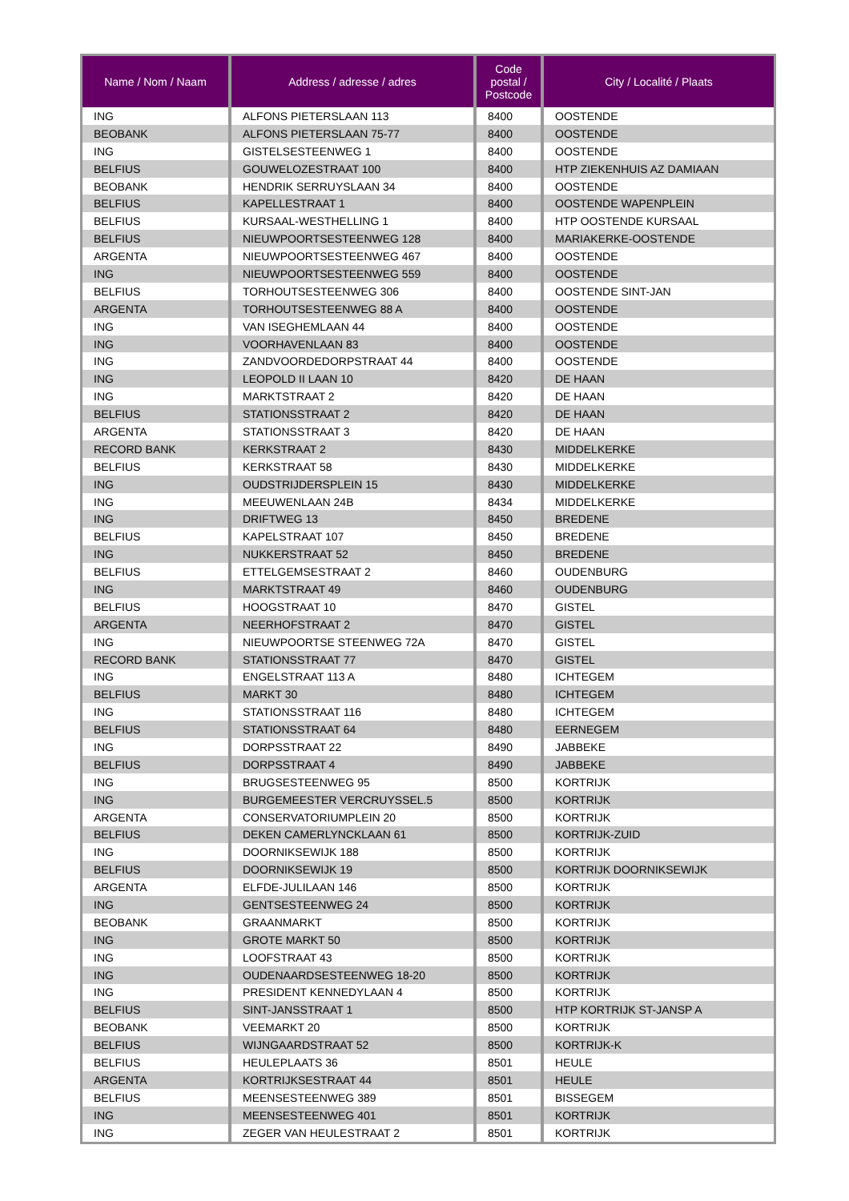| Name / Nom / Naam | Address / adresse / adres | Code postal / Postcode | City / Localité / Plaats |
| --- | --- | --- | --- |
| ING | ALFONS PIETERSLAAN 113 | 8400 | OOSTENDE |
| BEOBANK | ALFONS PIETERSLAAN 75-77 | 8400 | OOSTENDE |
| ING | GISTELSESTEENWEG 1 | 8400 | OOSTENDE |
| BELFIUS | GOUWELOZESTRAAT 100 | 8400 | HTP ZIEKENHUIS AZ DAMIAAN |
| BEOBANK | HENDRIK SERRUYSLAAN 34 | 8400 | OOSTENDE |
| BELFIUS | KAPELLESTRAAT 1 | 8400 | OOSTENDE WAPENPLEIN |
| BELFIUS | KURSAAL-WESTHELLING 1 | 8400 | HTP OOSTENDE KURSAAL |
| BELFIUS | NIEUWPOORTSESTEENWEG 128 | 8400 | MARIAKERKE-OOSTENDE |
| ARGENTA | NIEUWPOORTSESTEENWEG 467 | 8400 | OOSTENDE |
| ING | NIEUWPOORTSESTEENWEG 559 | 8400 | OOSTENDE |
| BELFIUS | TORHOUTSESTEENWEG 306 | 8400 | OOSTENDE SINT-JAN |
| ARGENTA | TORHOUTSESTEENWEG 88 A | 8400 | OOSTENDE |
| ING | VAN ISEGHEMLAAN 44 | 8400 | OOSTENDE |
| ING | VOORHAVENLAAN 83 | 8400 | OOSTENDE |
| ING | ZANDVOORDEDORPSTRAAT 44 | 8400 | OOSTENDE |
| ING | LEOPOLD II LAAN 10 | 8420 | DE HAAN |
| ING | MARKTSTRAAT 2 | 8420 | DE HAAN |
| BELFIUS | STATIONSSTRAAT 2 | 8420 | DE HAAN |
| ARGENTA | STATIONSSTRAAT 3 | 8420 | DE HAAN |
| RECORD BANK | KERKSTRAAT 2 | 8430 | MIDDELKERKE |
| BELFIUS | KERKSTRAAT 58 | 8430 | MIDDELKERKE |
| ING | OUDSTRIJDERSPLEIN 15 | 8430 | MIDDELKERKE |
| ING | MEEUWENLAAN 24B | 8434 | MIDDELKERKE |
| ING | DRIFTWEG 13 | 8450 | BREDENE |
| BELFIUS | KAPELSTRAAT 107 | 8450 | BREDENE |
| ING | NUKKERSTRAAT 52 | 8450 | BREDENE |
| BELFIUS | ETTELGEMSESTRAAT 2 | 8460 | OUDENBURG |
| ING | MARKTSTRAAT 49 | 8460 | OUDENBURG |
| BELFIUS | HOOGSTRAAT 10 | 8470 | GISTEL |
| ARGENTA | NEERHOFSTRAAT 2 | 8470 | GISTEL |
| ING | NIEUWPOORTSE STEENWEG 72A | 8470 | GISTEL |
| RECORD BANK | STATIONSSTRAAT 77 | 8470 | GISTEL |
| ING | ENGELSTRAAT 113 A | 8480 | ICHTEGEM |
| BELFIUS | MARKT 30 | 8480 | ICHTEGEM |
| ING | STATIONSSTRAAT 116 | 8480 | ICHTEGEM |
| BELFIUS | STATIONSSTRAAT 64 | 8480 | EERNEGEM |
| ING | DORPSSTRAAT 22 | 8490 | JABBEKE |
| BELFIUS | DORPSSTRAAT 4 | 8490 | JABBEKE |
| ING | BRUGSESTEENWEG 95 | 8500 | KORTRIJK |
| ING | BURGEMEESTER VERCRUYSSEL.5 | 8500 | KORTRIJK |
| ARGENTA | CONSERVATORIUMPLEIN 20 | 8500 | KORTRIJK |
| BELFIUS | DEKEN CAMERLYNCKLAAN 61 | 8500 | KORTRIJK-ZUID |
| ING | DOORNIKSEWIJK 188 | 8500 | KORTRIJK |
| BELFIUS | DOORNIKSEWIJK 19 | 8500 | KORTRIJK DOORNIKSEWIJK |
| ARGENTA | ELFDE-JULILAAN 146 | 8500 | KORTRIJK |
| ING | GENTSESTEENWEG 24 | 8500 | KORTRIJK |
| BEOBANK | GRAANMARKT | 8500 | KORTRIJK |
| ING | GROTE MARKT 50 | 8500 | KORTRIJK |
| ING | LOOFSTRAAT 43 | 8500 | KORTRIJK |
| ING | OUDENAARDSESTEENWEG 18-20 | 8500 | KORTRIJK |
| ING | PRESIDENT KENNEDYLAAN 4 | 8500 | KORTRIJK |
| BELFIUS | SINT-JANSSTRAAT 1 | 8500 | HTP KORTRIJK ST-JANSP A |
| BEOBANK | VEEMARKT 20 | 8500 | KORTRIJK |
| BELFIUS | WIJNGAARDSTRAAT 52 | 8500 | KORTRIJK-K |
| BELFIUS | HEULEPLAATS 36 | 8501 | HEULE |
| ARGENTA | KORTRIJKSESTRAAT 44 | 8501 | HEULE |
| BELFIUS | MEENSESTEENWEG 389 | 8501 | BISSEGEM |
| ING | MEENSESTEENWEG 401 | 8501 | KORTRIJK |
| ING | ZEGER VAN HEULESTRAAT 2 | 8501 | KORTRIJK |